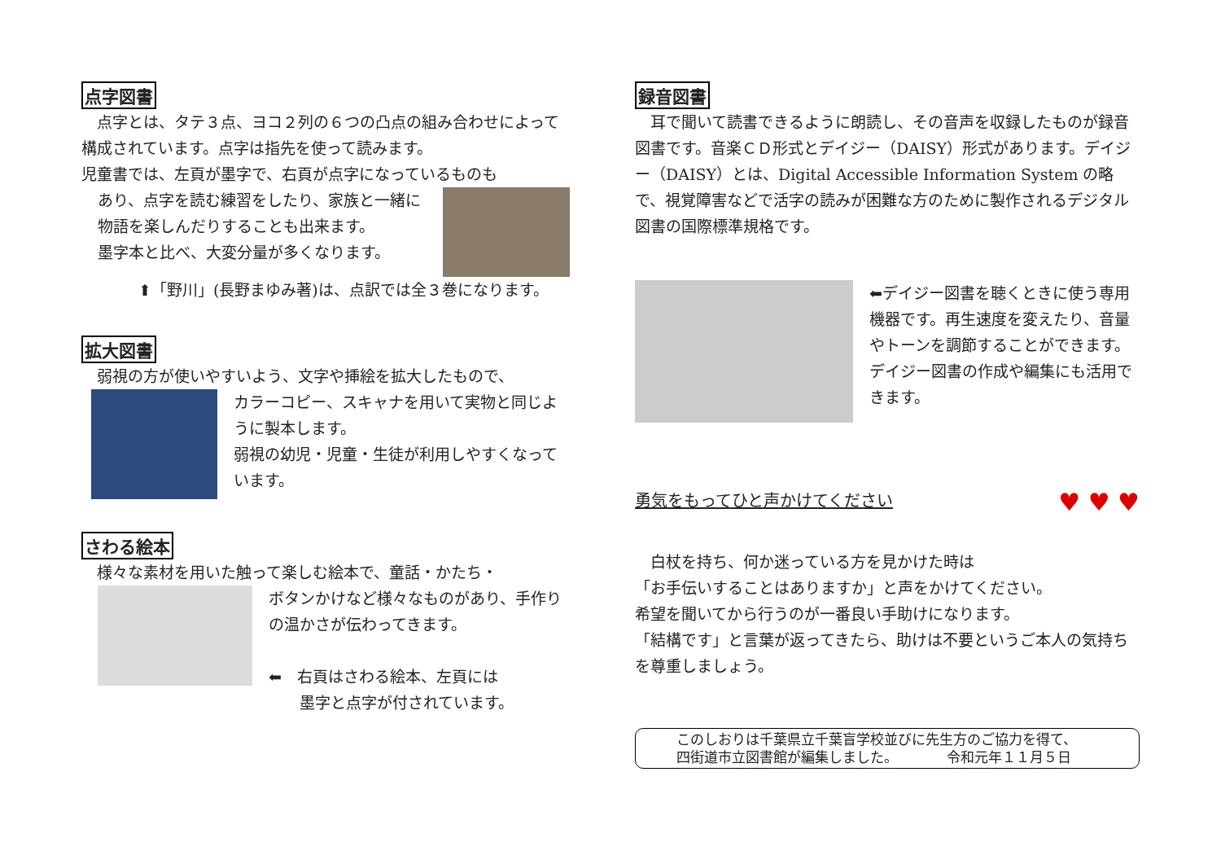点字図書
　点字とは、タテ３点、ヨコ２列の６つの凸点の組み合わせによって構成されています。点字は指先を使って読みます。
児童書では、左頁が墨字で、右頁が点字になっているものも
あり、点字を読む練習をしたり、家族と一緒に物語を楽しんだりすることも出来ます。
墨字本と比べ、大変分量が多くなります。
⬆「野川」(長野まゆみ著)は、点訳では全３巻になります。
拡大図書
　弱視の方が使いやすいよう、文字や挿絵を拡大したもので、
カラーコピー、スキャナを用いて実物と同じように製本します。
弱視の幼児・児童・生徒が利用しやすくなっています。
さわる絵本
　様々な素材を用いた触って楽しむ絵本で、童話・かたち・
ボタンかけなど様々なものがあり、手作りの温かさが伝わってきます。
⬅　右頁はさわる絵本、左頁には
　　墨字と点字が付されています。
録音図書
　耳で聞いて読書できるように朗読し、その音声を収録したものが録音図書です。音楽ＣＤ形式とデイジー（DAISY）形式があります。デイジー（DAISY）とは、Digital Accessible Information System の略で、視覚障害などで活字の読みが困難な方のために製作されるデジタル図書の国際標準規格です。
⬅デイジー図書を聴くときに使う専用機器です。再生速度を変えたり、音量やトーンを調節することができます。デイジー図書の作成や編集にも活用できます。
勇気をもってひと声かけてください
♥ ♥ ♥
　白杖を持ち、何か迷っている方を見かけた時は
「お手伝いすることはありますか」と声をかけてください。
希望を聞いてから行うのが一番良い手助けになります。
「結構です」と言葉が返ってきたら、助けは不要というご本人の気持ちを尊重しましょう。
このしおりは千葉県立千葉盲学校並びに先生方のご協力を得て、
四街道市立図書館が編集しました。　　　　令和元年１１月５日